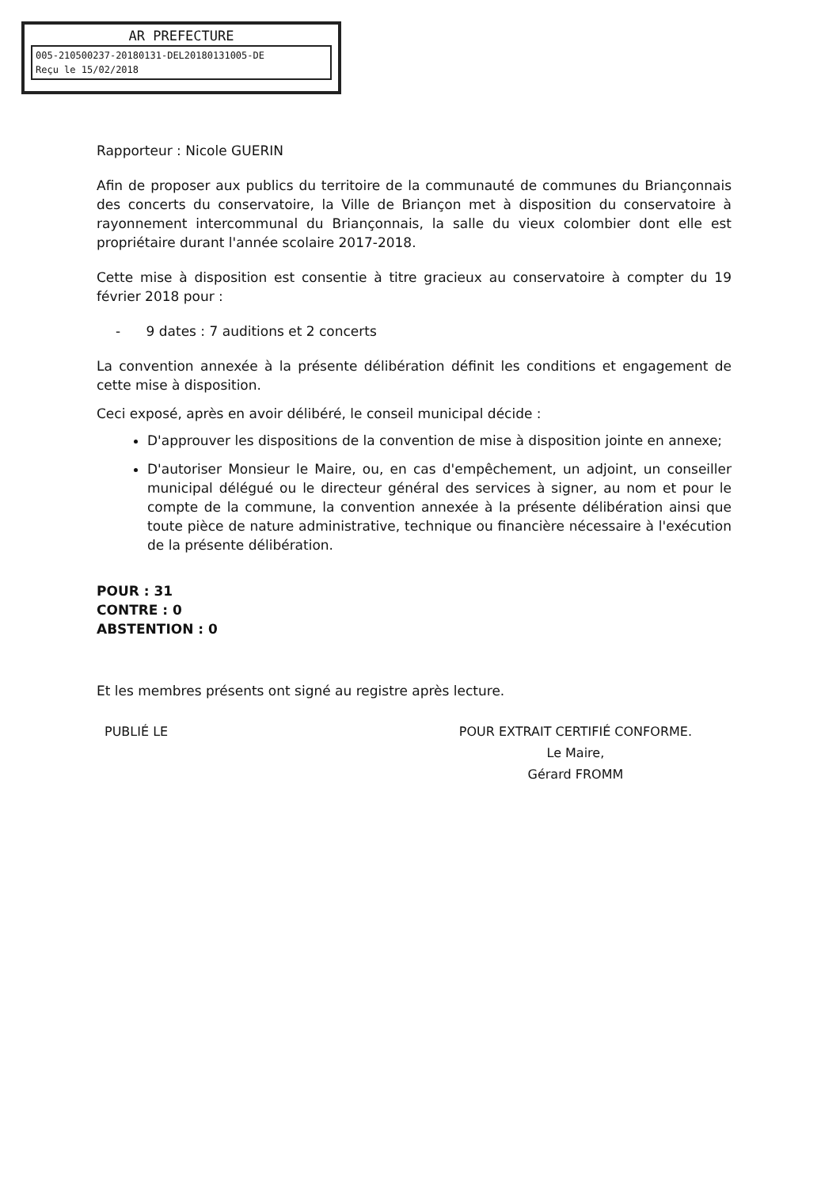AR PREFECTURE
005-210500237-20180131-DEL20180131005-DE
Reçu le 15/02/2018
Rapporteur : Nicole GUERIN
Afin de proposer aux publics du territoire de la communauté de communes du Briançonnais des concerts du conservatoire, la Ville de Briançon met à disposition du conservatoire à rayonnement intercommunal du Briançonnais, la salle du vieux colombier dont elle est propriétaire durant l'année scolaire 2017-2018.
Cette mise à disposition est consentie à titre gracieux au conservatoire à compter du 19 février 2018 pour :
- 9 dates : 7 auditions et 2 concerts
La convention annexée à la présente délibération définit les conditions et engagement de cette mise à disposition.
Ceci exposé, après en avoir délibéré, le conseil municipal décide :
D'approuver les dispositions de la convention de mise à disposition jointe en annexe;
D'autoriser Monsieur le Maire, ou, en cas d'empêchement, un adjoint, un conseiller municipal délégué ou le directeur général des services à signer, au nom et pour le compte de la commune, la convention annexée à la présente délibération ainsi que toute pièce de nature administrative, technique ou financière nécessaire à l'exécution de la présente délibération.
POUR : 31
CONTRE : 0
ABSTENTION : 0
Et les membres présents ont signé au registre après lecture.
PUBLIÉ LE POUR EXTRAIT CERTIFIÉ CONFORME.
Le Maire,
Gérard FROMM